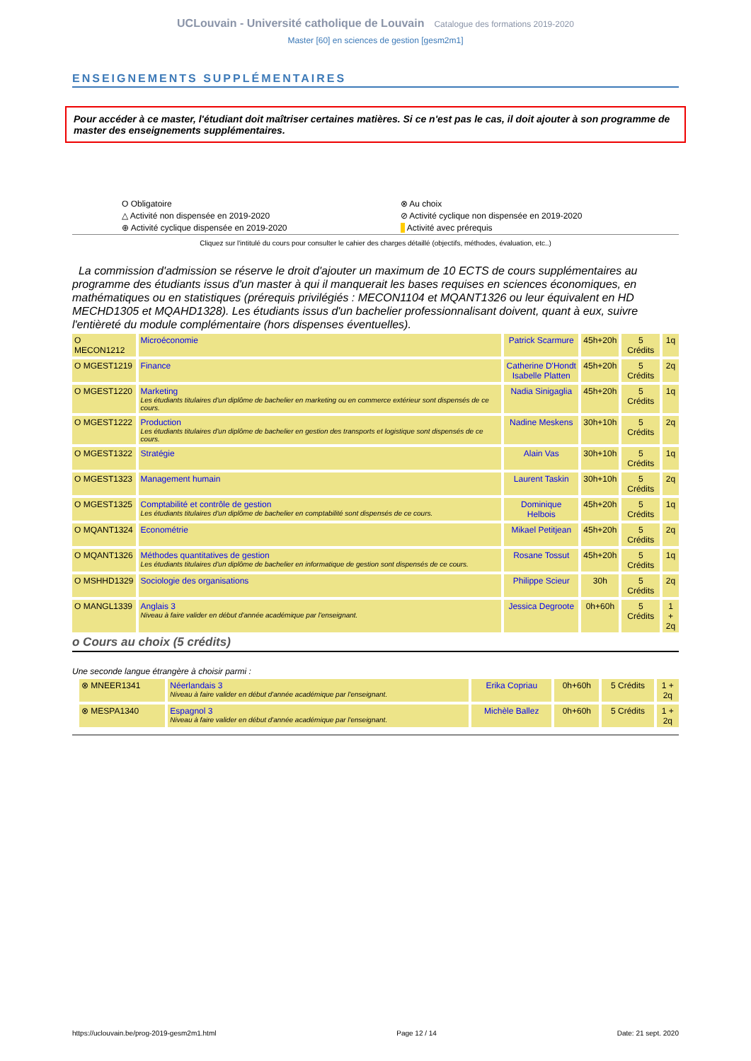UCLouvain - Université catholique de Louvain Catalogue des formations 2019-2020
Master [60] en sciences de gestion [gesm2m1]
ENSEIGNEMENTS SUPPLÉMENTAIRES
Pour accéder à ce master, l'étudiant doit maîtriser certaines matières. Si ce n'est pas le cas, il doit ajouter à son programme de master des enseignements supplémentaires.
O Obligatoire
⊗ Au choix
△ Activité non dispensée en 2019-2020
⊘ Activité cyclique non dispensée en 2019-2020
⊕ Activité cyclique dispensée en 2019-2020
Activité avec prérequis
Cliquez sur l'intitulé du cours pour consulter le cahier des charges détaillé (objectifs, méthodes, évaluation, etc..)
La commission d'admission se réserve le droit d'ajouter un maximum de 10 ECTS de cours supplémentaires au programme des étudiants issus d'un master à qui il manquerait les bases requises en sciences économiques, en mathématiques ou en statistiques (prérequis privilégiés : MECON1104 et MQANT1326 ou leur équivalent en HD MECHD1305 et MQAHD1328). Les étudiants issus d'un bachelier professionnalisant doivent, quant à eux, suivre l'entièreté du module complémentaire (hors dispenses éventuelles).
| O MECON1212 | Microéconomie | Patrick Scarmure | 45h+20h | 5 Crédits | 1q |
| O MGEST1219 | Finance | Catherine D'Hondt Isabelle Platten | 45h+20h | 5 Crédits | 2q |
| O MGEST1220 | Marketing Les étudiants titulaires d'un diplôme de bachelier en marketing ou en commerce extérieur sont dispensés de ce cours. | Nadia Sinigaglia | 45h+20h | 5 Crédits | 1q |
| O MGEST1222 | Production Les étudiants titulaires d'un diplôme de bachelier en gestion des transports et logistique sont dispensés de ce cours. | Nadine Meskens | 30h+10h | 5 Crédits | 2q |
| O MGEST1322 | Stratégie | Alain Vas | 30h+10h | 5 Crédits | 1q |
| O MGEST1323 | Management humain | Laurent Taskin | 30h+10h | 5 Crédits | 2q |
| O MGEST1325 | Comptabilité et contrôle de gestion Les étudiants titulaires d'un diplôme de bachelier en comptabilité sont dispensés de ce cours. | Dominique Helbois | 45h+20h | 5 Crédits | 1q |
| O MQANT1324 | Econométrie | Mikael Petitjean | 45h+20h | 5 Crédits | 2q |
| O MQANT1326 | Méthodes quantitatives de gestion Les étudiants titulaires d'un diplôme de bachelier en informatique de gestion sont dispensés de ce cours. | Rosane Tossut | 45h+20h | 5 Crédits | 1q |
| O MSHHD1329 | Sociologie des organisations | Philippe Scieur | 30h | 5 Crédits | 2q |
| O MANGL1339 | Anglais 3 Niveau à faire valider en début d'année académique par l'enseignant. | Jessica Degroote | 0h+60h | 5 Crédits | 1 + 2q |
o Cours au choix (5 crédits)
Une seconde langue étrangère à choisir parmi :
| ⊗ MNEER1341 | Néerlandais 3 Niveau à faire valider en début d'année académique par l'enseignant. | Erika Copriau | 0h+60h | 5 Crédits | 1 + 2q |
| ⊗ MESPA1340 | Espagnol 3 Niveau à faire valider en début d'année académique par l'enseignant. | Michèle Ballez | 0h+60h | 5 Crédits | 1 + 2q |
https://uclouvain.be/prog-2019-gesm2m1.html Page 12 / 14 Date: 21 sept. 2020